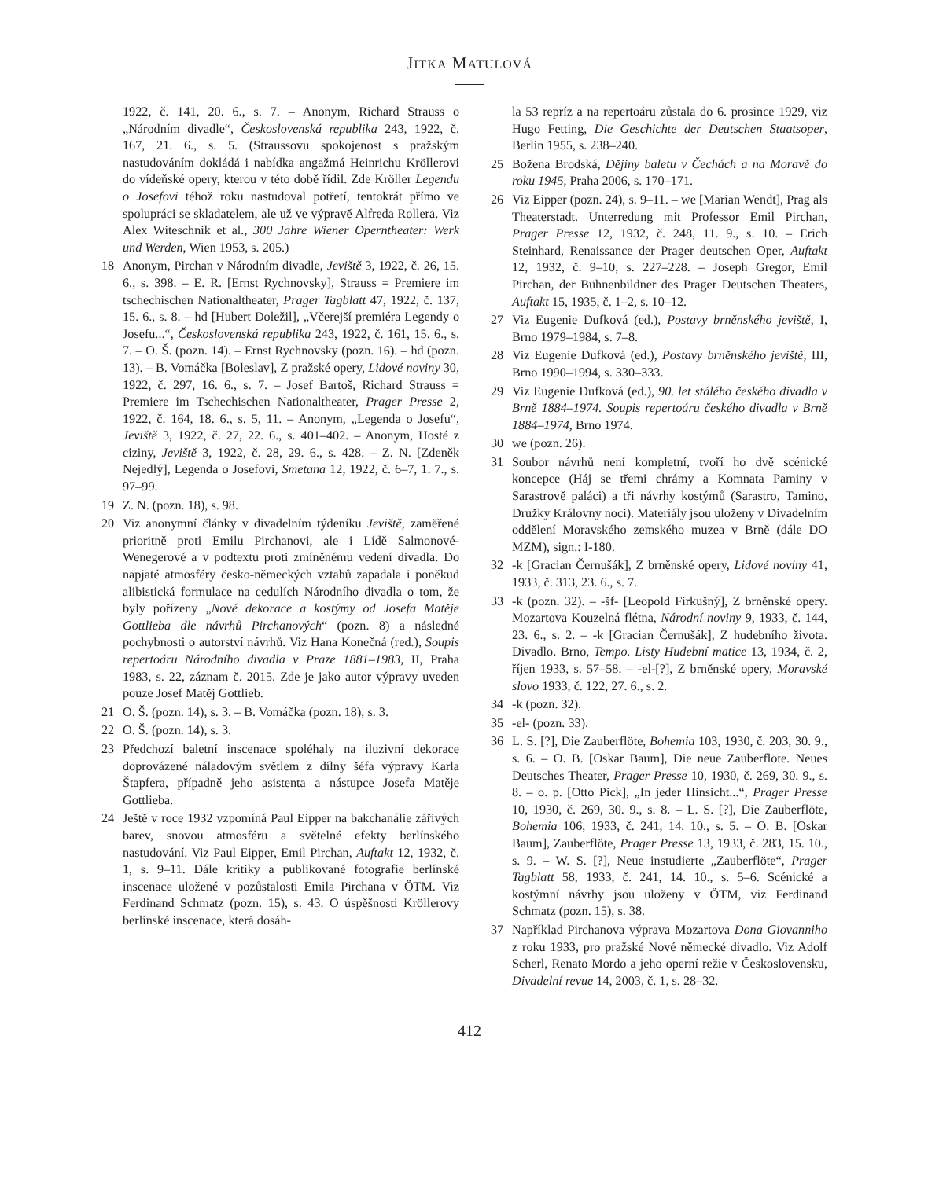JITKA MATULOVÁ
1922, č. 141, 20. 6., s. 7. – Anonym, Richard Strauss o „Národním divadle“, Československá republika 243, 1922, č. 167, 21. 6., s. 5. (Straussovu spokojenost s pražským nastudováním dokládá i nabídka angažmá Heinrichu Kröllerovi do vídeňské opery, kterou v této době řídil. Zde Kröller Legendu o Josefovi téhož roku nastudoval potřetí, tentokrát přímo ve spolupráci se skladatelem, ale už ve výpravě Alfreda Rollera. Viz Alex Witeschnik et al., 300 Jahre Wiener Operntheater: Werk und Werden, Wien 1953, s. 205.)
18 Anonym, Pirchan v Národním divadle, Jeviště 3, 1922, č. 26, 15. 6., s. 398. – E. R. [Ernst Rychnovsky], Strauss = Premiere im tschechischen Nationaltheater, Prager Tagblatt 47, 1922, č. 137, 15. 6., s. 8. – hd [Hubert Doležil], „Včerejší premiéra Legendy o Josefu...“, Československá republika 243, 1922, č. 161, 15. 6., s. 7. – O. Š. (pozn. 14). – Ernst Rychnovsky (pozn. 16). – hd (pozn. 13). – B. Vomáčka [Boleslav], Z pražské opery, Lidové noviny 30, 1922, č. 297, 16. 6., s. 7. – Josef Bartoš, Richard Strauss = Premiere im Tschechischen Nationaltheater, Prager Presse 2, 1922, č. 164, 18. 6., s. 5, 11. – Anonym, „Legenda o Josefu“, Jeviště 3, 1922, č. 27, 22. 6., s. 401–402. – Anonym, Hosté z ciziny, Jeviště 3, 1922, č. 28, 29. 6., s. 428. – Z. N. [Zdeněk Nejedlý], Legenda o Josefovi, Smetana 12, 1922, č. 6–7, 1. 7., s. 97–99.
19 Z. N. (pozn. 18), s. 98.
20 Viz anonymní články v divadelním týdeníku Jeviště, zaměřené prioritně proti Emilu Pirchanovi, ale i Lídě Salmonové-Wenegerové a v podtextu proti zmíněnému vedení divadla. Do napjaté atmosféry česko-německých vztahů zapadala i poněkud alibistická formulace na cedulích Národního divadla o tom, že byly pořízeny „Nové dekorace a kostýmy od Josefa Matěje Gottlieba dle návrhů Pirchanových“ (pozn. 8) a následné pochybnosti o autorství návrhů. Viz Hana Konečná (red.), Soupis repertoáru Národního divadla v Praze 1881–1983, II, Praha 1983, s. 22, záznam č. 2015. Zde je jako autor výpravy uveden pouze Josef Matěj Gottlieb.
21 O. Š. (pozn. 14), s. 3. – B. Vomáčka (pozn. 18), s. 3.
22 O. Š. (pozn. 14), s. 3.
23 Předchozí baletní inscenace spoléhaly na iluzivní dekorace doprovázené náladovým světlem z dílny šéfa výpravy Karla Štapfera, případně jeho asistenta a nástupce Josefa Matěje Gottlieba.
24 Ještě v roce 1932 vzpomíná Paul Eipper na bakchanálie zářivých barev, snovou atmosféru a světelné efekty berlínského nastudování. Viz Paul Eipper, Emil Pirchan, Auftakt 12, 1932, č. 1, s. 9–11. Dále kritiky a publikované fotografie berlínské inscenace uložené v pozůstalosti Emila Pirchana v ÖTM. Viz Ferdinand Schmatz (pozn. 15), s. 43. O úspěšnosti Kröllerovy berlínské inscenace, která dosáh-
la 53 repríz a na repertoáru zůstala do 6. prosince 1929, viz Hugo Fetting, Die Geschichte der Deutschen Staatsoper, Berlin 1955, s. 238–240.
25 Božena Brodská, Dějiny baletu v Čechách a na Moravě do roku 1945, Praha 2006, s. 170–171.
26 Viz Eipper (pozn. 24), s. 9–11. – we [Marian Wendt], Prag als Theaterstadt. Unterredung mit Professor Emil Pirchan, Prager Presse 12, 1932, č. 248, 11. 9., s. 10. – Erich Steinhard, Renaissance der Prager deutschen Oper, Auftakt 12, 1932, č. 9–10, s. 227–228. – Joseph Gregor, Emil Pirchan, der Bühnenbildner des Prager Deutschen Theaters, Auftakt 15, 1935, č. 1–2, s. 10–12.
27 Viz Eugenie Dufková (ed.), Postavy brněnského jeviště, I, Brno 1979–1984, s. 7–8.
28 Viz Eugenie Dufková (ed.), Postavy brněnského jeviště, III, Brno 1990–1994, s. 330–333.
29 Viz Eugenie Dufková (ed.), 90. let stálého českého divadla v Brně 1884–1974. Soupis repertoáru českého divadla v Brně 1884–1974, Brno 1974.
30 we (pozn. 26).
31 Soubor návrhů není kompletní, tvoří ho dvě scénické koncepce (Háj se třemi chrámy a Komnata Paminy v Sarastrově paláci) a tři návrhy kostýmů (Sarastro, Tamino, Družky Královny noci). Materiály jsou uloženy v Divadelním oddělení Moravského zemského muzea v Brně (dále DO MZM), sign.: I-180.
32 -k [Gracian Černušák], Z brněnské opery, Lidové noviny 41, 1933, č. 313, 23. 6., s. 7.
33 -k (pozn. 32). – -šf- [Leopold Firkušný], Z brněnské opery. Mozartova Kouzelná flétna, Národní noviny 9, 1933, č. 144, 23. 6., s. 2. – -k [Gracian Černušák], Z hudebního života. Divadlo. Brno, Tempo. Listy Hudební matice 13, 1934, č. 2, říjen 1933, s. 57–58. – -el-[?], Z brněnské opery, Moravské slovo 1933, č. 122, 27. 6., s. 2.
34 -k (pozn. 32).
35 -el- (pozn. 33).
36 L. S. [?], Die Zauberflöte, Bohemia 103, 1930, č. 203, 30. 9., s. 6. – O. B. [Oskar Baum], Die neue Zauberflöte. Neues Deutsches Theater, Prager Presse 10, 1930, č. 269, 30. 9., s. 8. – o. p. [Otto Pick], „In jeder Hinsicht...“, Prager Presse 10, 1930, č. 269, 30. 9., s. 8. – L. S. [?], Die Zauberflöte, Bohemia 106, 1933, č. 241, 14. 10., s. 5. – O. B. [Oskar Baum], Zauberflöte, Prager Presse 13, 1933, č. 283, 15. 10., s. 9. – W. S. [?], Neue instudierte „Zauberflöte“, Prager Tagblatt 58, 1933, č. 241, 14. 10., s. 5–6. Scénické a kostýmní návrhy jsou uloženy v ÖTM, viz Ferdinand Schmatz (pozn. 15), s. 38.
37 Například Pirchanova výprava Mozartova Dona Giovanniho z roku 1933, pro pražské Nové německé divadlo. Viz Adolf Scherl, Renato Mordo a jeho operní režie v Československu, Divadelní revue 14, 2003, č. 1, s. 28–32.
412